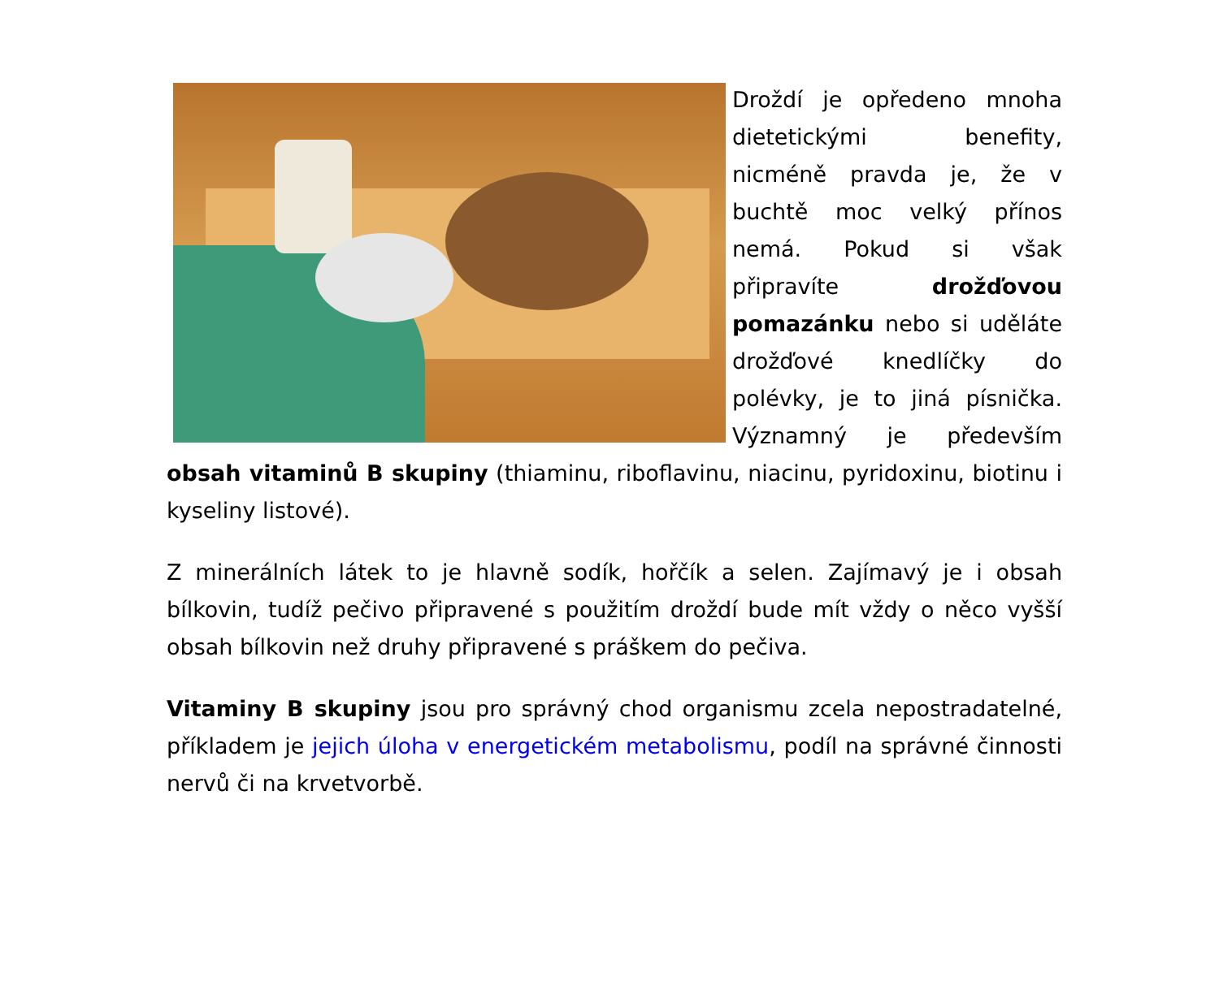Droždí je opředeno mnoha dietetickými benefity, nicméně pravda je, že v buchtě moc velký přínos nemá. Pokud si však připravíte drožďovou pomazánku nebo si uděláte drožďové knedlíčky do polévky, je to jiná písnička. Významný je především obsah vitaminů B skupiny (thiaminu, riboflavinu, niacinu, pyridoxinu, biotinu i kyseliny listové).
Z minerálních látek to je hlavně sodík, hořčík a selen. Zajímavý je i obsah bílkovin, tudíž pečivo připravené s použitím droždí bude mít vždy o něco vyšší obsah bílkovin než druhy připravené s práškem do pečiva.
Vitaminy B skupiny jsou pro správný chod organismu zcela nepostradatelné, příkladem je jejich úloha v energetickém metabolismu, podíl na správné činnosti nervů či na krvetvorbě.